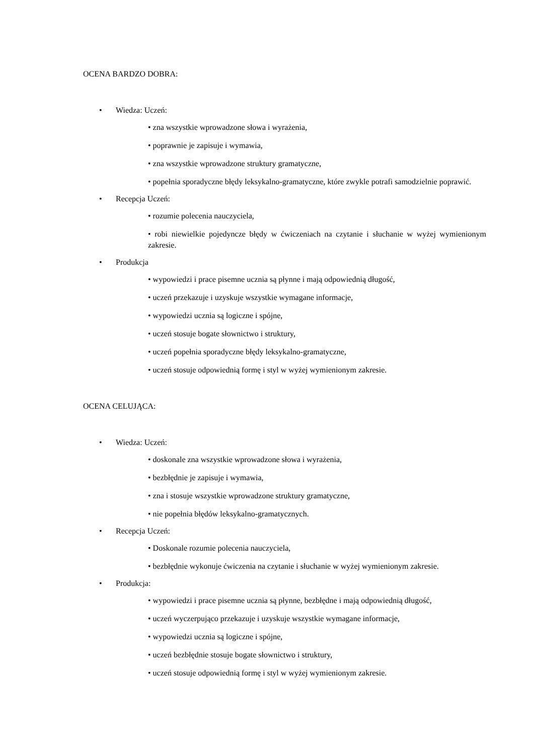OCENA BARDZO DOBRA:
• Wiedza: Uczeń:
• zna wszystkie wprowadzone słowa i wyrażenia,
• poprawnie je zapisuje i wymawia,
• zna wszystkie wprowadzone struktury gramatyczne,
• popełnia sporadyczne błędy leksykalno-gramatyczne, które zwykle potrafi samodzielnie poprawić.
• Recepcja Uczeń:
• rozumie polecenia nauczyciela,
• robi niewielkie pojedyncze błędy w ćwiczeniach na czytanie i słuchanie w wyżej wymienionym zakresie.
• Produkcja
• wypowiedzi i prace pisemne ucznia są płynne i mają odpowiednią długość,
• uczeń przekazuje i uzyskuje wszystkie wymagane informacje,
• wypowiedzi ucznia są logiczne i spójne,
• uczeń stosuje bogate słownictwo i struktury,
• uczeń popełnia sporadyczne błędy leksykalno-gramatyczne,
• uczeń stosuje odpowiednią formę i styl w wyżej wymienionym zakresie.
OCENA CELUJĄCA:
• Wiedza: Uczeń:
• doskonale zna wszystkie wprowadzone słowa i wyrażenia,
• bezbłędnie je zapisuje i wymawia,
• zna i stosuje wszystkie wprowadzone struktury gramatyczne,
• nie popełnia błędów leksykalno-gramatycznych.
• Recepcja Uczeń:
• Doskonale rozumie polecenia nauczyciela,
• bezbłędnie wykonuje ćwiczenia na czytanie i słuchanie w wyżej wymienionym zakresie.
• Produkcja:
• wypowiedzi i prace pisemne ucznia są płynne, bezbłędne i mają odpowiednią długość,
• uczeń wyczerpująco przekazuje i uzyskuje wszystkie wymagane informacje,
• wypowiedzi ucznia są logiczne i spójne,
• uczeń bezbłędnie stosuje bogate słownictwo i struktury,
• uczeń stosuje odpowiednią formę i styl w wyżej wymienionym zakresie.